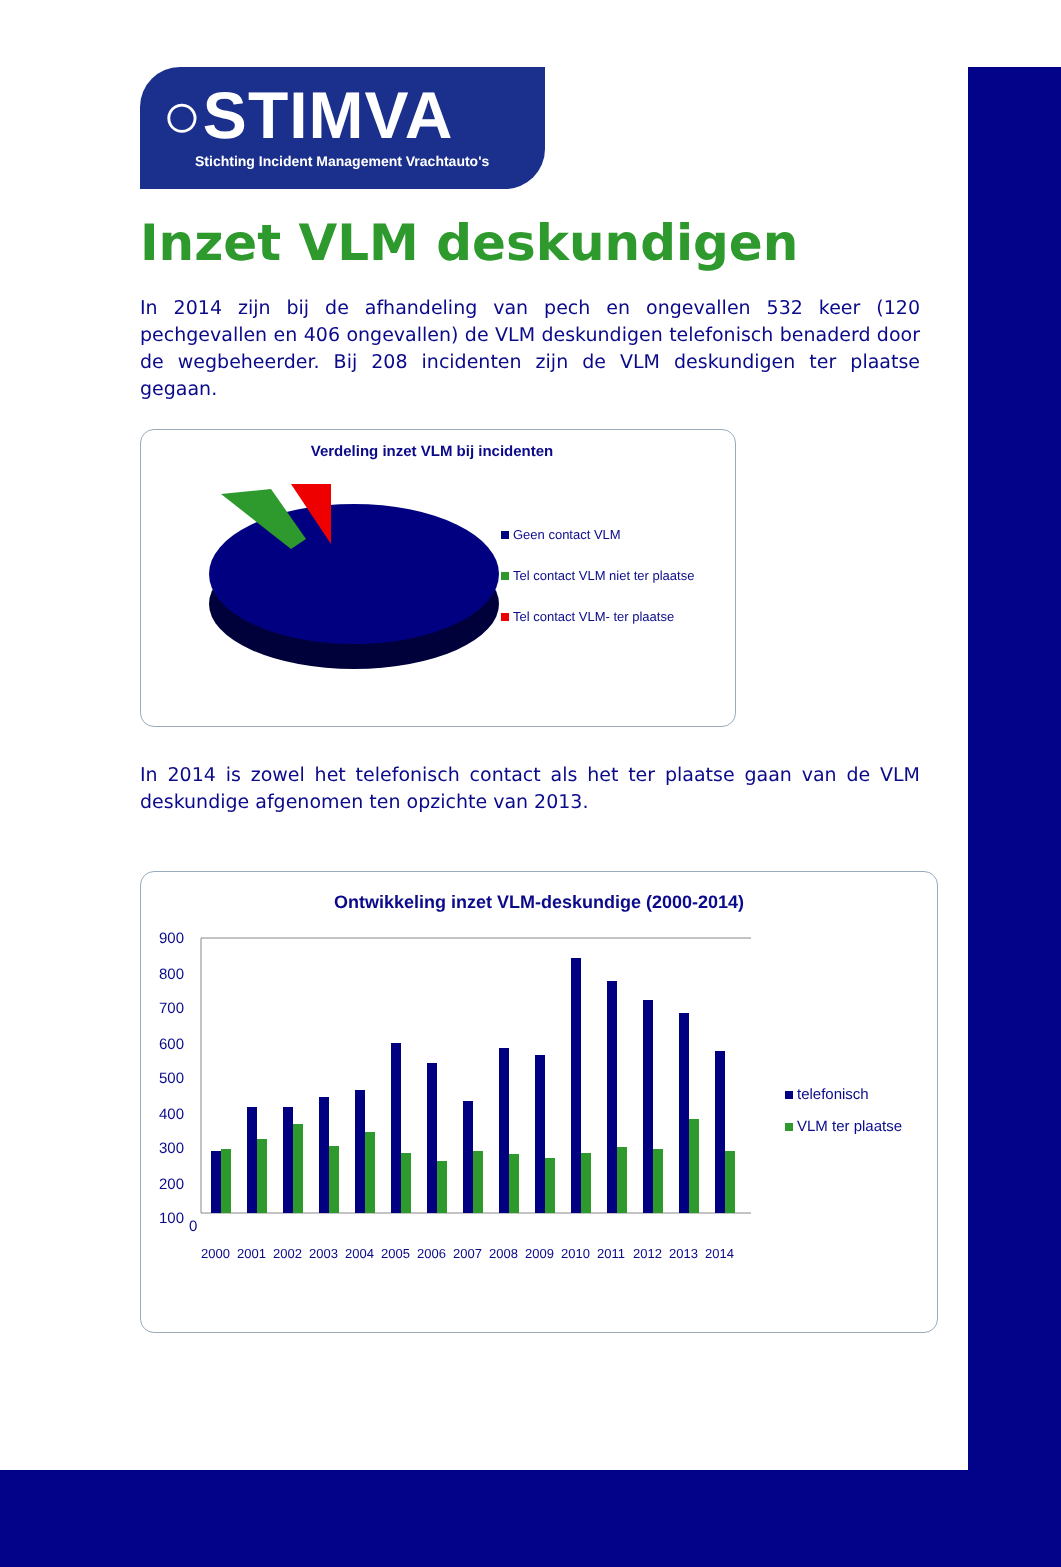○STIMVA
Stichting Incident Management Vrachtauto's
Inzet VLM deskundigen
In 2014 zijn bij de afhandeling van pech en ongevallen 532 keer (120 pechgevallen en 406 ongevallen) de VLM deskundigen telefonisch benaderd door de wegbeheerder. Bij 208 incidenten zijn de VLM deskundigen ter plaatse gegaan.
Verdeling inzet VLM bij incidenten
Geen contact VLM
Tel contact VLM niet ter plaatse
Tel contact VLM- ter plaatse
In 2014 is zowel het telefonisch contact als het ter plaatse gaan van de VLM deskundige afgenomen ten opzichte van 2013.
Ontwikkeling inzet VLM-deskundige (2000-2014)
900
800
700
600
500
400
300
200
100
0
2000
2001
2002
2003
2004
2005
2006
2007
2008
2009
2010
2011
2012
2013
2014
telefonisch
VLM ter plaatse